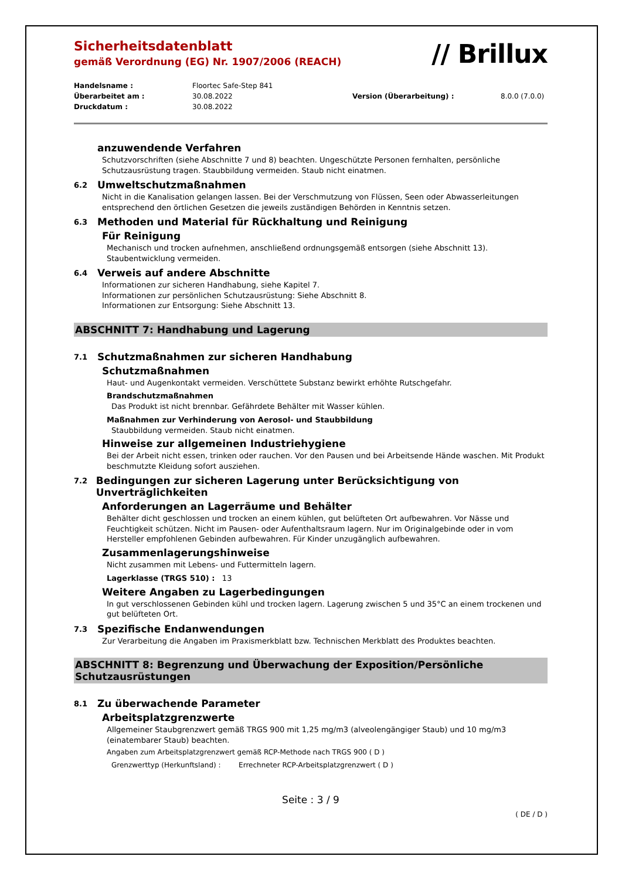// Brillux
Sicherheitsdatenblatt
gemäß Verordnung (EG) Nr. 1907/2006 (REACH)
Handelsname : Floortec Safe-Step 841 Überarbeitet am : 30.08.2022 Version (Überarbeitung) : 8.0.0 (7.0.0) Druckdatum : 30.08.2022
anzuwendende Verfahren
Schutzvorschriften (siehe Abschnitte 7 und 8) beachten. Ungeschützte Personen fernhalten, persönliche Schutzausrüstung tragen. Staubbildung vermeiden. Staub nicht einatmen.
6.2 Umweltschutzmaßnahmen
Nicht in die Kanalisation gelangen lassen. Bei der Verschmutzung von Flüssen, Seen oder Abwasserleitungen entsprechend den örtlichen Gesetzen die jeweils zuständigen Behörden in Kenntnis setzen.
6.3 Methoden und Material für Rückhaltung und Reinigung
Für Reinigung
Mechanisch und trocken aufnehmen, anschließend ordnungsgemäß entsorgen (siehe Abschnitt 13). Staubentwicklung vermeiden.
6.4 Verweis auf andere Abschnitte
Informationen zur sicheren Handhabung, siehe Kapitel 7.
Informationen zur persönlichen Schutzausrüstung: Siehe Abschnitt 8.
Informationen zur Entsorgung: Siehe Abschnitt 13.
ABSCHNITT 7: Handhabung und Lagerung
7.1 Schutzmaßnahmen zur sicheren Handhabung
Schutzmaßnahmen
Haut- und Augenkontakt vermeiden. Verschüttete Substanz bewirkt erhöhte Rutschgefahr.
Brandschutzmaßnahmen
Das Produkt ist nicht brennbar. Gefährdete Behälter mit Wasser kühlen.
Maßnahmen zur Verhinderung von Aerosol- und Staubbildung
Staubbildung vermeiden. Staub nicht einatmen.
Hinweise zur allgemeinen Industriehygiene
Bei der Arbeit nicht essen, trinken oder rauchen. Vor den Pausen und bei Arbeitsende Hände waschen. Mit Produkt beschmutzte Kleidung sofort ausziehen.
7.2 Bedingungen zur sicheren Lagerung unter Berücksichtigung von Unverträglichkeiten
Anforderungen an Lagerräume und Behälter
Behälter dicht geschlossen und trocken an einem kühlen, gut belüfteten Ort aufbewahren. Vor Nässe und Feuchtigkeit schützen. Nicht im Pausen- oder Aufenthaltsraum lagern. Nur im Originalgebinde oder in vom Hersteller empfohlenen Gebinden aufbewahren. Für Kinder unzugänglich aufbewahren.
Zusammenlagerungshinweise
Nicht zusammen mit Lebens- und Futtermitteln lagern.
Lagerklasse (TRGS 510) : 13
Weitere Angaben zu Lagerbedingungen
In gut verschlossenen Gebinden kühl und trocken lagern. Lagerung zwischen 5 und 35°C an einem trockenen und gut belüfteten Ort.
7.3 Spezifische Endanwendungen
Zur Verarbeitung die Angaben im Praxismerkblatt bzw. Technischen Merkblatt des Produktes beachten.
ABSCHNITT 8: Begrenzung und Überwachung der Exposition/Persönliche Schutzausrüstungen
8.1 Zu überwachende Parameter
Arbeitsplatzgrenzwerte
Allgemeiner Staubgrenzwert gemäß TRGS 900 mit 1,25 mg/m3 (alveolengängiger Staub) und 10 mg/m3 (einatembarer Staub) beachten.
Angaben zum Arbeitsplatzgrenzwert gemäß RCP-Methode nach TRGS 900 ( D )
Grenzwerttyp (Herkunftsland) : Errechneter RCP-Arbeitsplatzgrenzwert ( D )
Seite : 3 / 9
( DE / D )